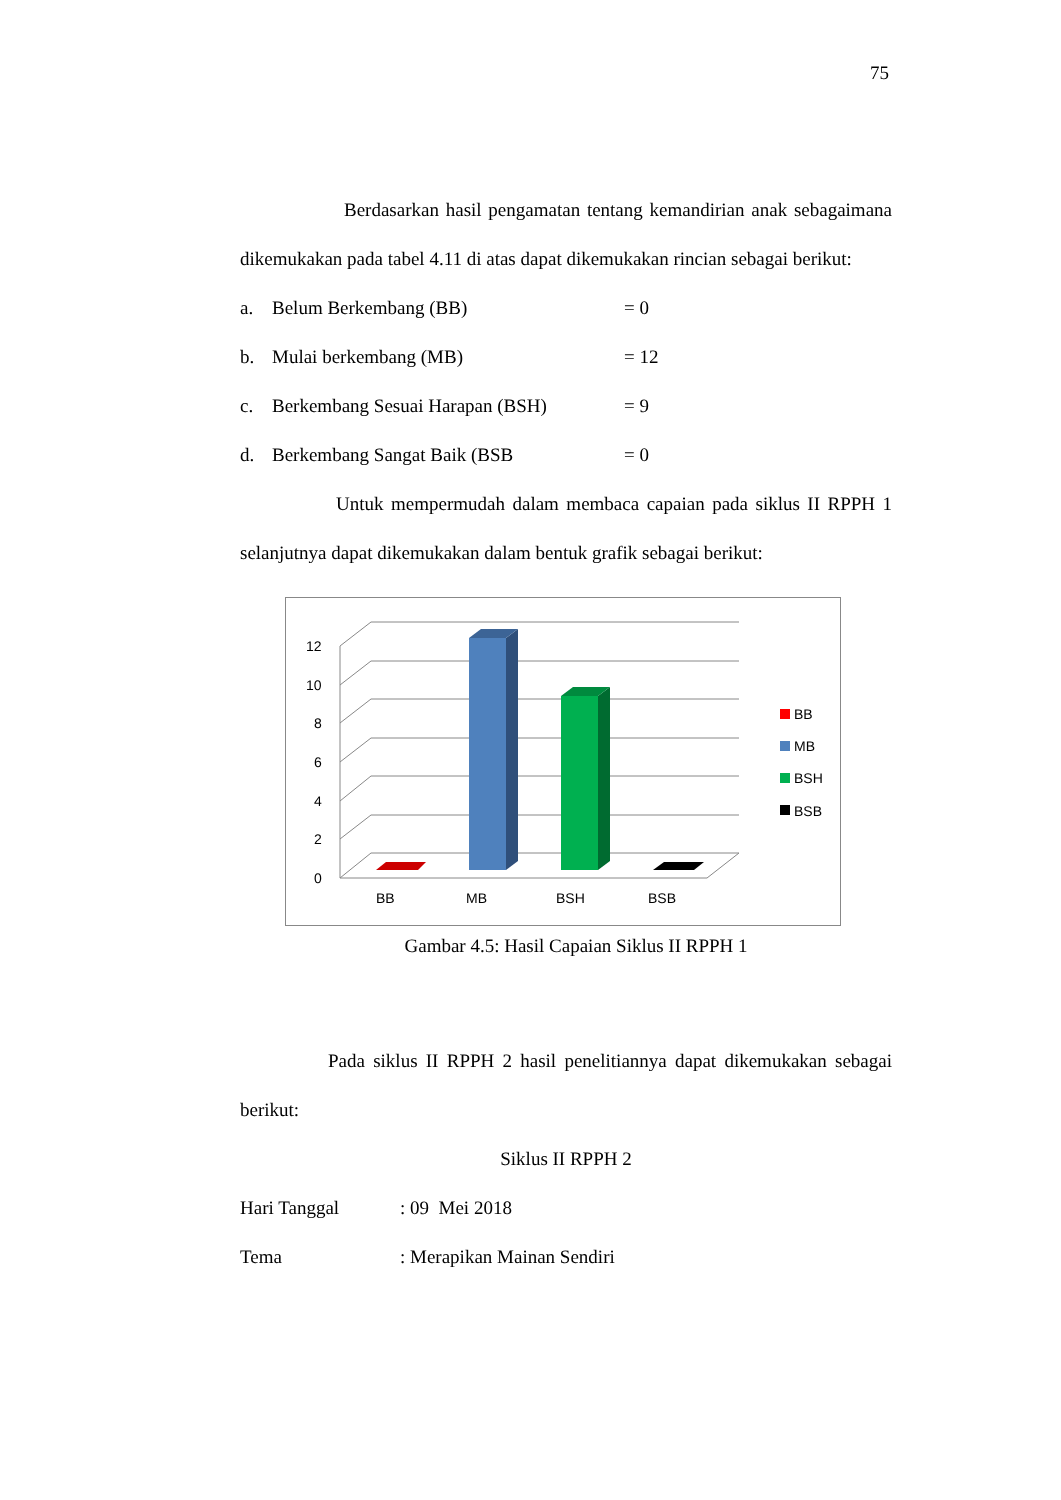75
Berdasarkan hasil pengamatan tentang kemandirian anak sebagaimana dikemukakan pada tabel 4.11 di atas dapat dikemukakan rincian sebagai berikut:
a. Belum Berkembang (BB) = 0
b. Mulai berkembang (MB) = 12
c. Berkembang Sesuai Harapan (BSH) = 9
d. Berkembang Sangat Baik (BSB = 0
Untuk mempermudah dalam membaca capaian pada siklus II RPPH 1 selanjutnya dapat dikemukakan dalam bentuk grafik sebagai berikut:
12
10
8
6
4
2
0
BB
MB
BSH
BSB
BB
MB
BSH
BSB
Gambar 4.5: Hasil Capaian Siklus II RPPH 1
Pada siklus II RPPH 2 hasil penelitiannya dapat dikemukakan sebagai berikut:
Siklus II RPPH 2
Hari Tanggal: 09 Mei 2018
Tema: Merapikan Mainan Sendiri